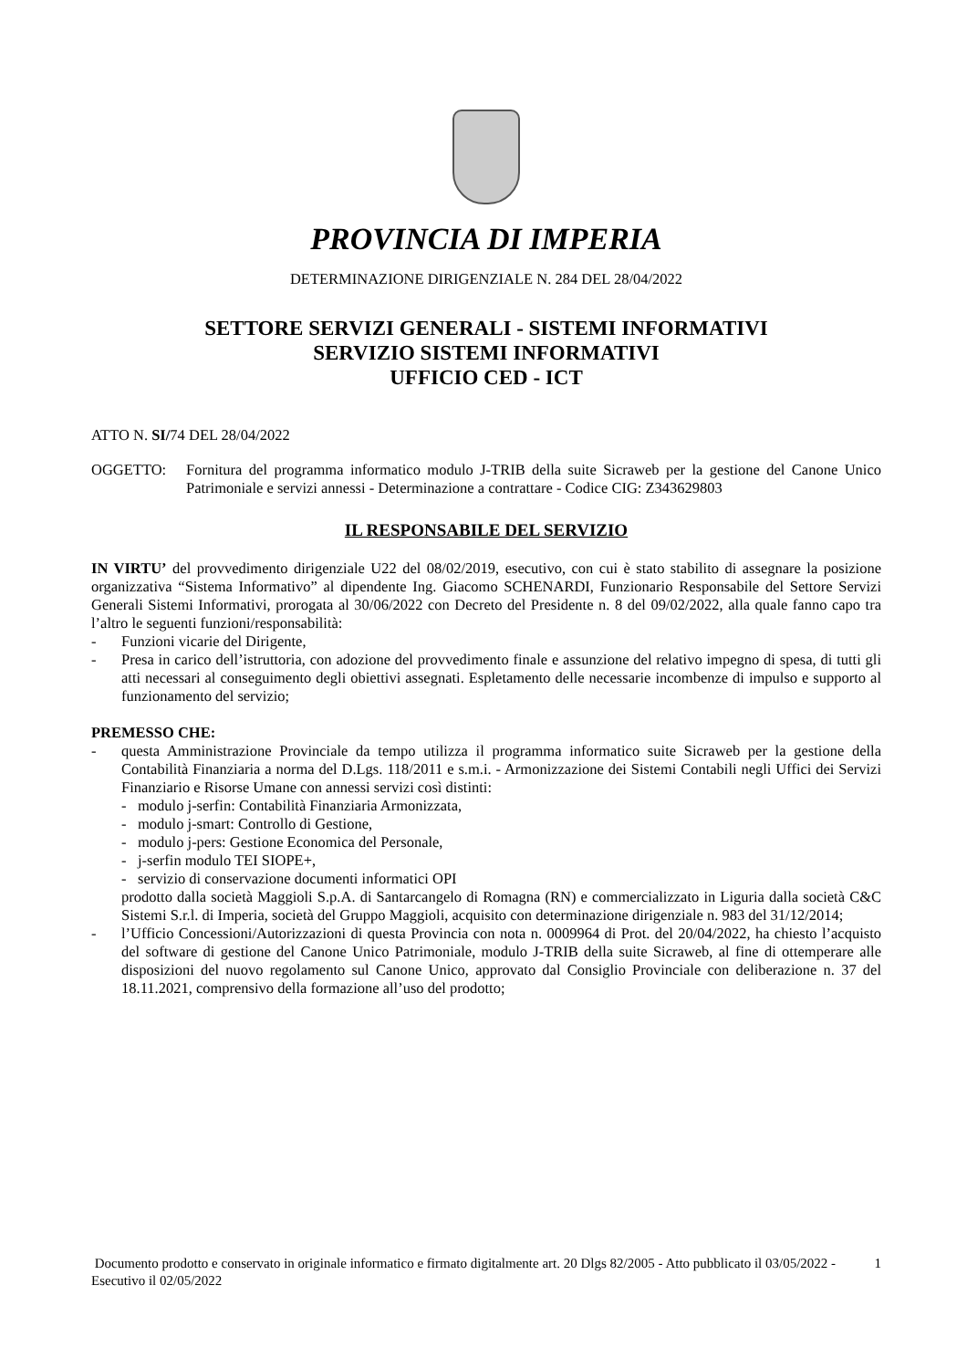PROVINCIA DI IMPERIA
DETERMINAZIONE DIRIGENZIALE N. 284 DEL 28/04/2022
SETTORE SERVIZI GENERALI - SISTEMI INFORMATIVI
SERVIZIO SISTEMI INFORMATIVI
UFFICIO CED - ICT
ATTO N. SI/74 DEL 28/04/2022
OGGETTO: Fornitura del programma informatico modulo J-TRIB della suite Sicraweb per la gestione del Canone Unico Patrimoniale e servizi annessi - Determinazione a contrattare - Codice CIG: Z343629803
IL RESPONSABILE DEL SERVIZIO
IN VIRTU’ del provvedimento dirigenziale U22 del 08/02/2019, esecutivo, con cui è stato stabilito di assegnare la posizione organizzativa “Sistema Informativo” al dipendente Ing. Giacomo SCHENARDI, Funzionario Responsabile del Settore Servizi Generali Sistemi Informativi, prorogata al 30/06/2022 con Decreto del Presidente n. 8 del 09/02/2022, alla quale fanno capo tra l’altro le seguenti funzioni/responsabilità:
- Funzioni vicarie del Dirigente,
- Presa in carico dell’istruttoria, con adozione del provvedimento finale e assunzione del relativo impegno di spesa, di tutti gli atti necessari al conseguimento degli obiettivi assegnati. Espletamento delle necessarie incombenze di impulso e supporto al funzionamento del servizio;
PREMESSO CHE:
- questa Amministrazione Provinciale da tempo utilizza il programma informatico suite Sicraweb per la gestione della Contabilità Finanziaria a norma del D.Lgs. 118/2011 e s.m.i. - Armonizzazione dei Sistemi Contabili negli Uffici dei Servizi Finanziario e Risorse Umane con annessi servizi così distinti:
- modulo j-serfin: Contabilità Finanziaria Armonizzata,
- modulo j-smart: Controllo di Gestione,
- modulo j-pers: Gestione Economica del Personale,
- j-serfin modulo TEI SIOPE+,
- servizio di conservazione documenti informatici OPI
prodotto dalla società Maggioli S.p.A. di Santarcangelo di Romagna (RN) e commercializzato in Liguria dalla società C&C Sistemi S.r.l. di Imperia, società del Gruppo Maggioli, acquisito con determinazione dirigenziale n. 983 del 31/12/2014;
- l’Ufficio Concessioni/Autorizzazioni di questa Provincia con nota n. 0009964 di Prot. del 20/04/2022, ha chiesto l’acquisto del software di gestione del Canone Unico Patrimoniale, modulo J-TRIB della suite Sicraweb, al fine di ottemperare alle disposizioni del nuovo regolamento sul Canone Unico, approvato dal Consiglio Provinciale con deliberazione n. 37 del 18.11.2021, comprensivo della formazione all’uso del prodotto;
Documento prodotto e conservato in originale informatico e firmato digitalmente art. 20 Dlgs 82/2005 - Atto pubblicato il 03/05/2022 - Esecutivo il 02/05/2022 1